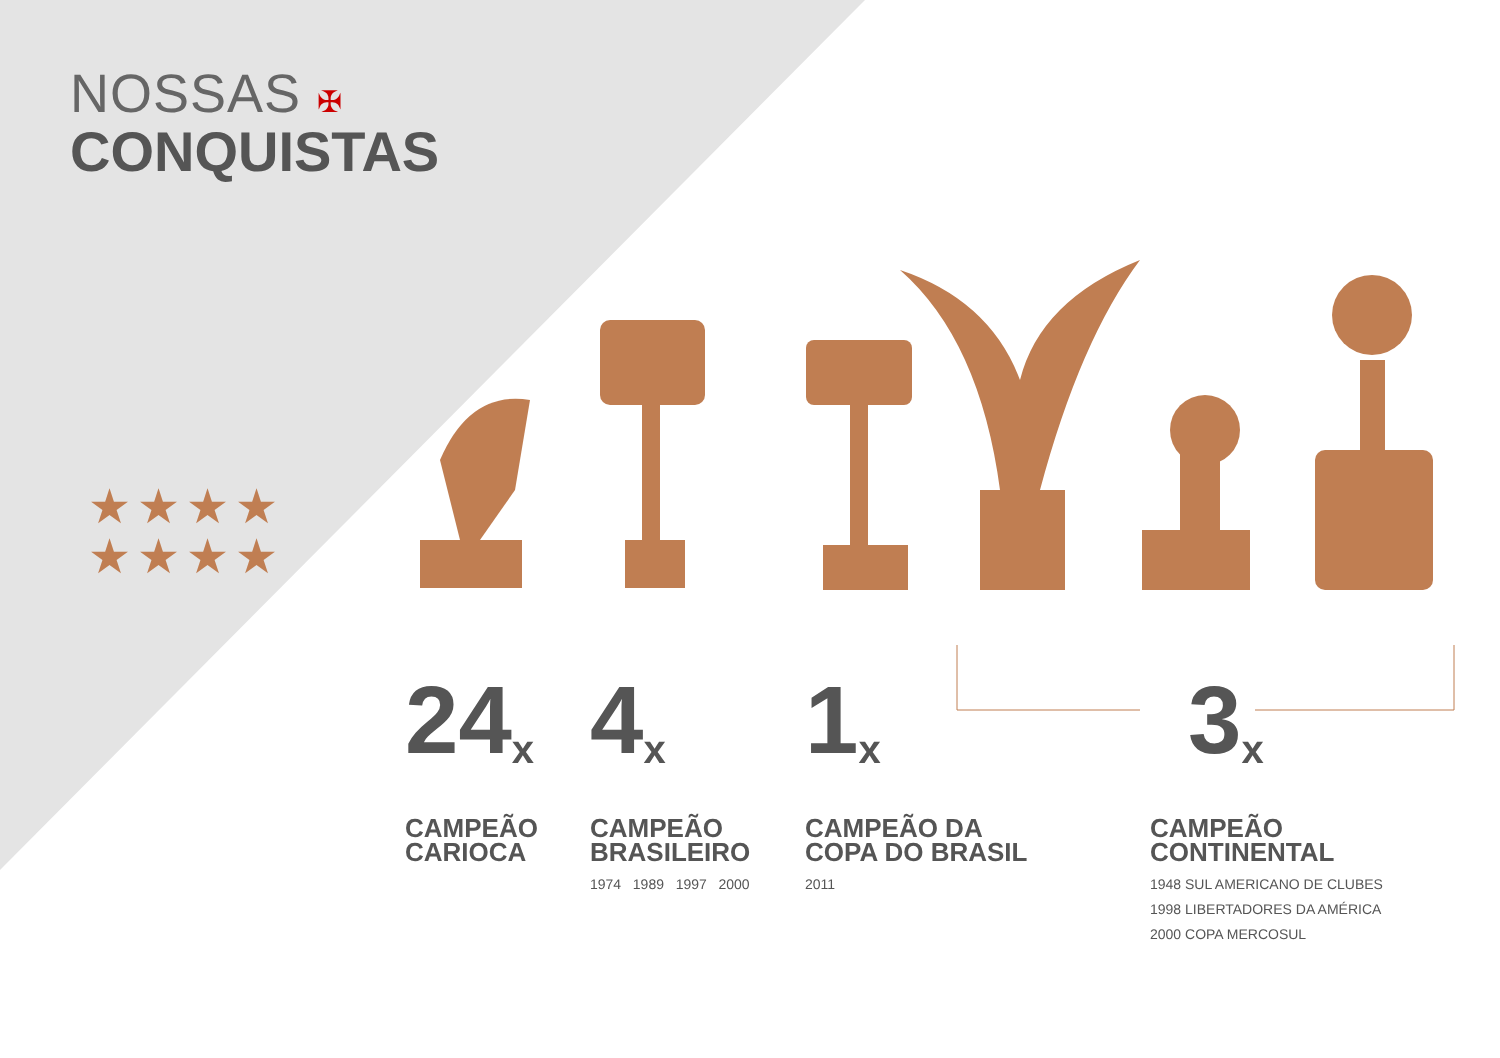NOSSAS ✠
CONQUISTAS
★★★★ ★★★★
24<sub>x</sub>
CAMPEÃO
CARIOCA
4<sub>x</sub>
CAMPEÃO
BRASILEIRO
1974 1989 1997 2000
1<sub>x</sub>
CAMPEÃO DA
COPA DO BRASIL
2011
3<sub>x</sub>
CAMPEÃO
CONTINENTAL
1948 SUL AMERICANO DE CLUBES
1998 LIBERTADORES DA AMÉRICA
2000 COPA MERCOSUL